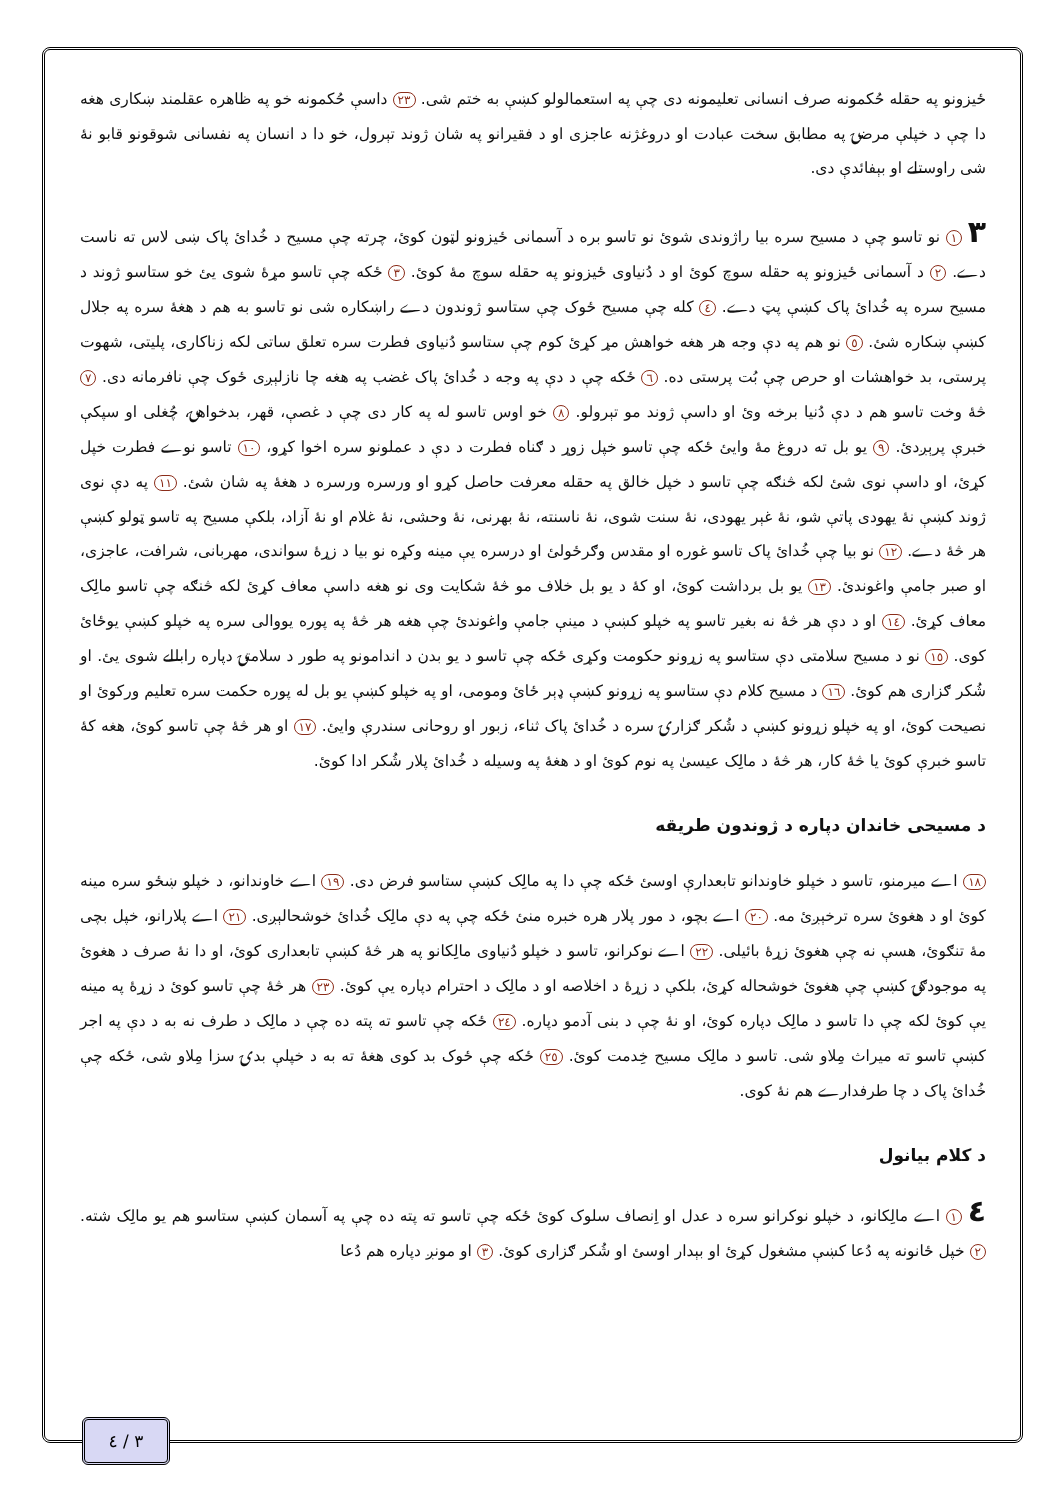ځيزونو په حقله حُکمونه صرف انسانی تعليمونه دی چې په استعمالولو کښې به ختم شی. ٢٣ داسې حُکمونه خو په ظاهره عقلمند ښکاری هغه دا چې د خپلې مرضۍ په مطابق سخت عبادت او دروغژنه عاجزی او د فقيرانو په شان ژوند تېرول، خو دا د انسان په نفسانی شوقونو قابو نۀ شی راوستلے او بېفائدې دی.
٣ ١ نو تاسو چې د مسيح سره بيا راژوندی شوئ نو تاسو بره د آسمانی ځيزونو لټون کوئ، چرته چې مسيح د خُدائ پاک ښی لاس ته ناست دے. ٢ د آسمانی ځيزونو په حقله سوچ کوئ او د دُنياوی ځيزونو په حقله سوچ مۀ کوئ. ٣ ځکه چې تاسو مړۀ شوی يئ خو ستاسو ژوند د مسيح سره په خُدائ پاک کښې پټ دے. ٤ کله چې مسيح ځوک چې ستاسو ژوندون دے راښکاره شی نو تاسو به هم د هغۀ سره په جلال کښې ښکاره شئ. ٥ نو هم په دې وجه هر هغه خواهش مړ کړئ کوم چې ستاسو دُنياوی فطرت سره تعلق ساتی لکه زناکاری، پليتی، شهوت پرستی، بد خواهشات او حرص چې بُت پرستی ده. ٦ ځکه چې د دې په وجه د خُدائ پاک غضب په هغه چا نازلېږی ځوک چې نافرمانه دی. ٧ څۀ وخت تاسو هم د دې دُنيا برخه وئ او داسې ژوند مو تېرولو. ٨ خو اوس تاسو له په کار دی چې د غصې، قهر، بدخواهۍ، چُغلی او سپکې خبرې پرېږدئ. ٩ يو بل ته دروغ مۀ وايئ ځکه چې تاسو خپل زوړ د ګناه فطرت د دې د عملونو سره اخوا کړو، ١٠ تاسو نوے فطرت خپل کړئ، او داسې نوی شئ لکه څنګه چې تاسو د خپل خالق په حقله معرفت حاصل کړو او ورسره ورسره د هغۀ په شان شئ. ١١ په دې نوی ژوند کښې نۀ يهودی پاتې شو، نۀ غېر يهودی، نۀ سنت شوی، نۀ ناسنته، نۀ بهرنی، نۀ وحشی، نۀ غلام او نۀ آزاد، بلکې مسيح په تاسو ټولو کښې هر څۀ دے. ١٢ نو بيا چې خُدائ پاک تاسو غوره او مقدس وګرځولئ او درسره يې مينه وکړه نو بيا د زړۀ سواندی، مهربانی، شرافت، عاجزی، او صبر جامې واغوندئ. ١٣ يو بل برداشت کوئ، او کۀ د يو بل خلاف مو څۀ شکايت وی نو هغه داسې معاف کړئ لکه څنګه چې تاسو مالِک معاف کړئ. ١٤ او د دې هر څۀ نه بغير تاسو په خپلو کښې د مينې جامې واغوندئ چې هغه هر څۀ په پوره يووالی سره په خپلو کښې يوځائ کوی. ١٥ نو د مسيح سلامتی دې ستاسو په زړونو حکومت وکړی ځکه چې تاسو د يو بدن د اندامونو په طور د سلامتۍ دپاره رابللے شوی يئ. او شُکر ګزاری هم کوئ. ١٦ د مسيح کلام دې ستاسو په زړونو کښې ډېر ځائ ومومی، او په خپلو کښې يو بل له پوره حکمت سره تعليم ورکوئ او نصيحت کوئ، او په خپلو زړونو کښې د شُکر ګزارۍ سره د خُدائ پاک ثناء، زبور او روحانی سندرې وايئ. ١٧ او هر څۀ چې تاسو کوئ، هغه کۀ تاسو خبرې کوئ يا څۀ کار، هر څۀ د مالِک عيسىٰ په نوم کوئ او د هغۀ په وسيله د خُدائ پلار شُکر ادا کوئ.
د مسيحی خاندان دپاره د ژوندون طريقه
١٨ اے ميرمنو، تاسو د خپلو خاوندانو تابعدارې اوسئ ځکه چې دا په مالِک کښې ستاسو فرض دی. ١٩ اے خاوندانو، د خپلو ښځو سره مينه کوئ او د هغوئ سره ترخېږئ مه. ٢٠ اے بچو، د مور پلار هره خبره منئ ځکه چې په دې مالِک خُدائ خوشحالېږی. ٢١ اے پلارانو، خپل بچی مۀ تنګوئ، هسې نه چې هغوئ زړۀ بائيلی. ٢٢ اے نوکرانو، تاسو د خپلو دُنياوی مالِکانو په هر څۀ کښې تابعداری کوئ، او دا نۀ صرف د هغوئ په موجودګۍ کښې چې هغوئ خوشحاله کړئ، بلکې د زړۀ د اخلاصه او د مالِک د احترام دپاره يې کوئ. ٢٣ هر څۀ چې تاسو کوئ د زړۀ په مينه يې کوئ لکه چې دا تاسو د مالِک دپاره کوئ، او نۀ چې د بنی آدمو دپاره. ٢٤ ځکه چې تاسو ته پته ده چې د مالِک د طرف نه به د دې په اجر کښې تاسو ته ميراث مِلاو شی. تاسو د مالِک مسيح خِدمت کوئ. ٢٥ ځکه چې ځوک بد کوی هغۀ ته به د خپلې بدۍ سزا مِلاو شی، ځکه چې خُدائ پاک د چا طرفدارے هم نۀ کوی.
د کلام بيانول
٤ ١ اے مالِکانو، د خپلو نوکرانو سره د عدل او اِنصاف سلوک کوئ ځکه چې تاسو ته پته ده چې په آسمان کښې ستاسو هم يو مالِک شته. ٢ خپل ځانونه په دُعا کښې مشغول کړئ او بېدار اوسئ او شُکر ګزاری کوئ. ٣ او مونږ دپاره هم دُعا
٣ / ٤